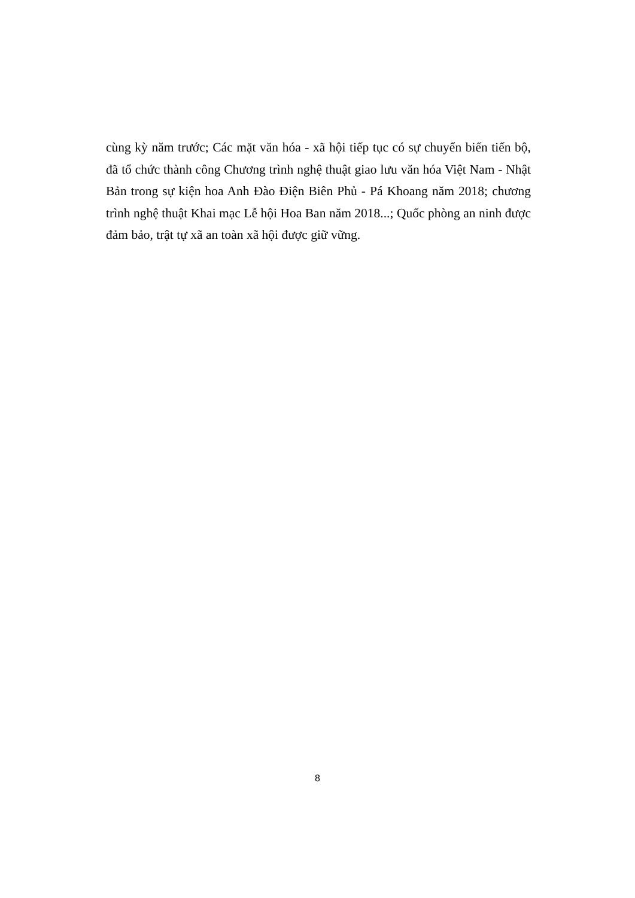cùng kỳ năm trước; Các mặt văn hóa - xã hội tiếp tục có sự chuyển biến tiến bộ, đã tổ chức thành công Chương trình nghệ thuật giao lưu văn hóa Việt Nam - Nhật Bản trong sự kiện hoa Anh Đào Điện Biên Phủ - Pá Khoang năm 2018; chương trình nghệ thuật Khai mạc Lễ hội Hoa Ban năm 2018...; Quốc phòng an ninh được đảm bảo, trật tự xã an toàn xã hội được giữ vững.
8